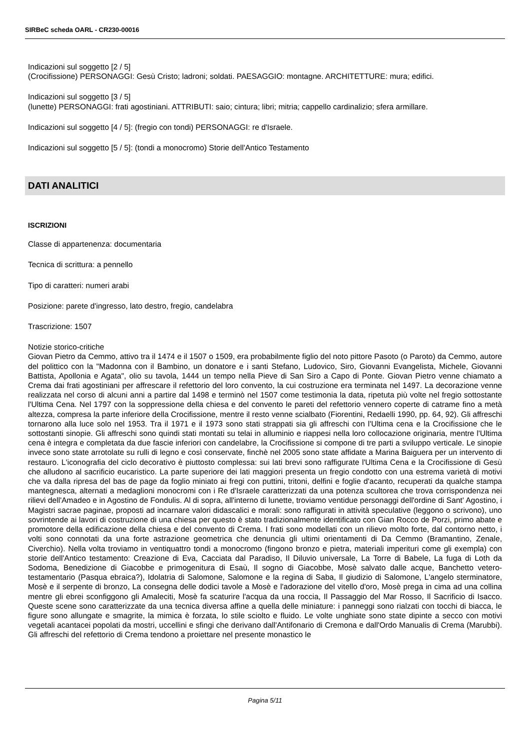SIRBeC scheda OARL - CR230-00016
Indicazioni sul soggetto [2 / 5]
(Crocifissione) PERSONAGGI: Gesù Cristo; ladroni; soldati. PAESAGGIO: montagne. ARCHITETTURE: mura; edifici.
Indicazioni sul soggetto [3 / 5]
(lunette) PERSONAGGI: frati agostiniani. ATTRIBUTI: saio; cintura; libri; mitria; cappello cardinalizio; sfera armillare.
Indicazioni sul soggetto [4 / 5]: (fregio con tondi) PERSONAGGI: re d'Israele.
Indicazioni sul soggetto [5 / 5]: (tondi a monocromo) Storie dell'Antico Testamento
DATI ANALITICI
ISCRIZIONI
Classe di appartenenza: documentaria
Tecnica di scrittura: a pennello
Tipo di caratteri: numeri arabi
Posizione: parete d'ingresso, lato destro, fregio, candelabra
Trascrizione: 1507
Notizie storico-critiche
Giovan Pietro da Cemmo, attivo tra il 1474 e il 1507 o 1509, era probabilmente figlio del noto pittore Pasoto (o Paroto) da Cemmo, autore del polittico con la "Madonna con il Bambino, un donatore e i santi Stefano, Ludovico, Siro, Giovanni Evangelista, Michele, Giovanni Battista, Apollonia e Agata", olio su tavola, 1444 un tempo nella Pieve di San Siro a Capo di Ponte. Giovan Pietro venne chiamato a Crema dai frati agostiniani per affrescare il refettorio del loro convento, la cui costruzione era terminata nel 1497. La decorazione venne realizzata nel corso di alcuni anni a partire dal 1498 e terminò nel 1507 come testimonia la data, ripetuta più volte nel fregio sottostante l'Ultima Cena. Nel 1797 con la soppressione della chiesa e del convento le pareti del refettorio vennero coperte di catrame fino a metà altezza, compresa la parte inferiore della Crocifissione, mentre il resto venne scialbato (Fiorentini, Redaelli 1990, pp. 64, 92). Gli affreschi tornarono alla luce solo nel 1953. Tra il 1971 e il 1973 sono stati strappati sia gli affreschi con l'Ultima cena e la Crocifissione che le sottostanti sinopie. Gli affreschi sono quindi stati montati su telai in alluminio e riappesi nella loro collocazione originaria, mentre l'Ultima cena è integra e completata da due fascie inferiori con candelabre, la Crocifissione si compone di tre parti a sviluppo verticale. Le sinopie invece sono state arrotolate su rulli di legno e così conservate, finchè nel 2005 sono state affidate a Marina Baiguera per un intervento di restauro. L'iconografia del ciclo decorativo è piuttosto complessa: sui lati brevi sono raffigurate l'Ultima Cena e la Crocifissione di Gesù che alludono al sacrificio eucaristico. La parte superiore dei lati maggiori presenta un fregio condotto con una estrema varietà di motivi che va dalla ripresa del bas de page da foglio miniato ai fregi con puttini, tritoni, delfini e foglie d'acanto, recuperati da qualche stampa mantegnesca, alternati a medaglioni monocromi con i Re d'Israele caratterizzati da una potenza scultorea che trova corrispondenza nei rilievi dell'Amadeo e in Agostino de Fondulis. Al di sopra, all'interno di lunette, troviamo ventidue personaggi dell'ordine di Sant' Agostino, i Magistri sacrae paginae, proposti ad incarnare valori didascalici e morali: sono raffigurati in attività speculative (leggono o scrivono), uno sovrintende ai lavori di costruzione di una chiesa per questo è stato tradizionalmente identificato con Gian Rocco de Porzi, primo abate e promotore della edificazione della chiesa e del convento di Crema. I frati sono modellati con un rilievo molto forte, dal contorno netto, i volti sono connotati da una forte astrazione geometrica che denuncia gli ultimi orientamenti di Da Cemmo (Bramantino, Zenale, Civerchio). Nella volta troviamo in ventiquattro tondi a monocromo (fingono bronzo e pietra, materiali imperituri come gli exempla) con storie dell'Antico testamento: Creazione di Eva, Cacciata dal Paradiso, Il Diluvio universale, La Torre di Babele, La fuga di Loth da Sodoma, Benedizione di Giacobbe e primogenitura di Esaù, Il sogno di Giacobbe, Mosè salvato dalle acque, Banchetto vetero-testamentario (Pasqua ebraica?), Idolatria di Salomone, Salomone e la regina di Saba, Il giudizio di Salomone, L'angelo sterminatore, Mosè e il serpente di bronzo, La consegna delle dodici tavole a Mosè e l'adorazione del vitello d'oro, Mosè prega in cima ad una collina mentre gli ebrei sconfiggono gli Amaleciti, Mosè fa scaturire l'acqua da una roccia, Il Passaggio del Mar Rosso, Il Sacrificio di Isacco. Queste scene sono caratterizzate da una tecnica diversa affine a quella delle miniature: i panneggi sono rialzati con tocchi di biacca, le figure sono allungate e smagrite, la mimica è forzata, lo stile sciolto e fluido. Le volte unghiate sono state dipinte a secco con motivi vegetali acantacei popolati da mostri, uccellini e sfingi che derivano dall'Antifonario di Cremona e dall'Ordo Manualis di Crema (Marubbi). Gli affreschi del refettorio di Crema tendono a proiettare nel presente monastico le
Pagina 5/11